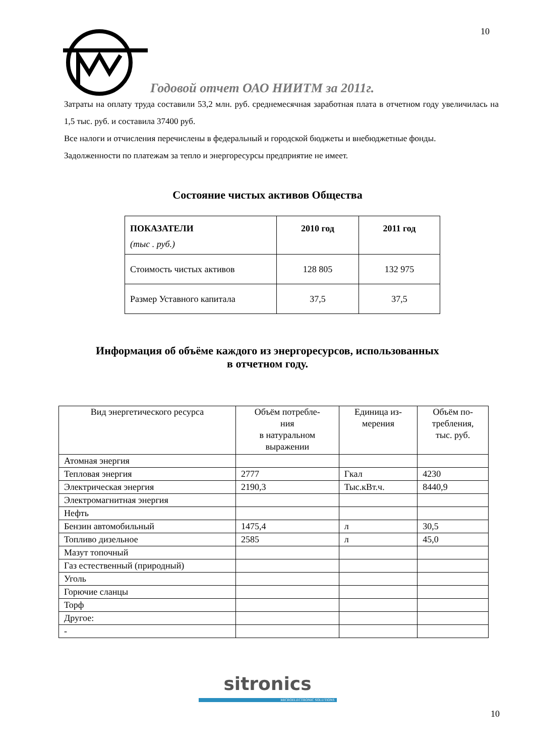10
Годовой отчет ОАО НИИТМ за 2011г.
Затраты на оплату труда составили 53,2 млн. руб. среднемесячная заработная плата в отчетном году увеличилась на 1,5 тыс. руб. и составила 37400 руб.
Все налоги и отчисления перечислены в федеральный и городской бюджеты и внебюджетные фонды.
Задолженности по платежам за тепло и энергоресурсы предприятие не имеет.
Состояние чистых активов Общества
| ПОКАЗАТЕЛИ (тыс . руб.) | 2010 год | 2011 год |
| --- | --- | --- |
| Стоимость чистых активов | 128 805 | 132 975 |
| Размер Уставного капитала | 37,5 | 37,5 |
Информация об объёме каждого из энергоресурсов, использованных
в отчетном году.
| Вид энергетического ресурса | Объём потребле- ния в натуральном выражении | Единица из- мерения | Объём по- требления, тыс. руб. |
| --- | --- | --- | --- |
| Атомная энергия | | | |
| Тепловая энергия | 2777 | Гкал | 4230 |
| Электрическая энергия | 2190,3 | Тыс.кВт.ч. | 8440,9 |
| Электромагнитная энергия | | | |
| Нефть | | | |
| Бензин автомобильный | 1475,4 | л | 30,5 |
| Топливо дизельное | 2585 | л | 45,0 |
| Мазут топочный | | | |
| Газ естественный (природный) | | | |
| Уголь | | | |
| Горючие сланцы | | | |
| Торф | | | |
| Другое: | | | |
| - | | | |
sitronics
MICROELECTRONIC SOLUTIONS
10